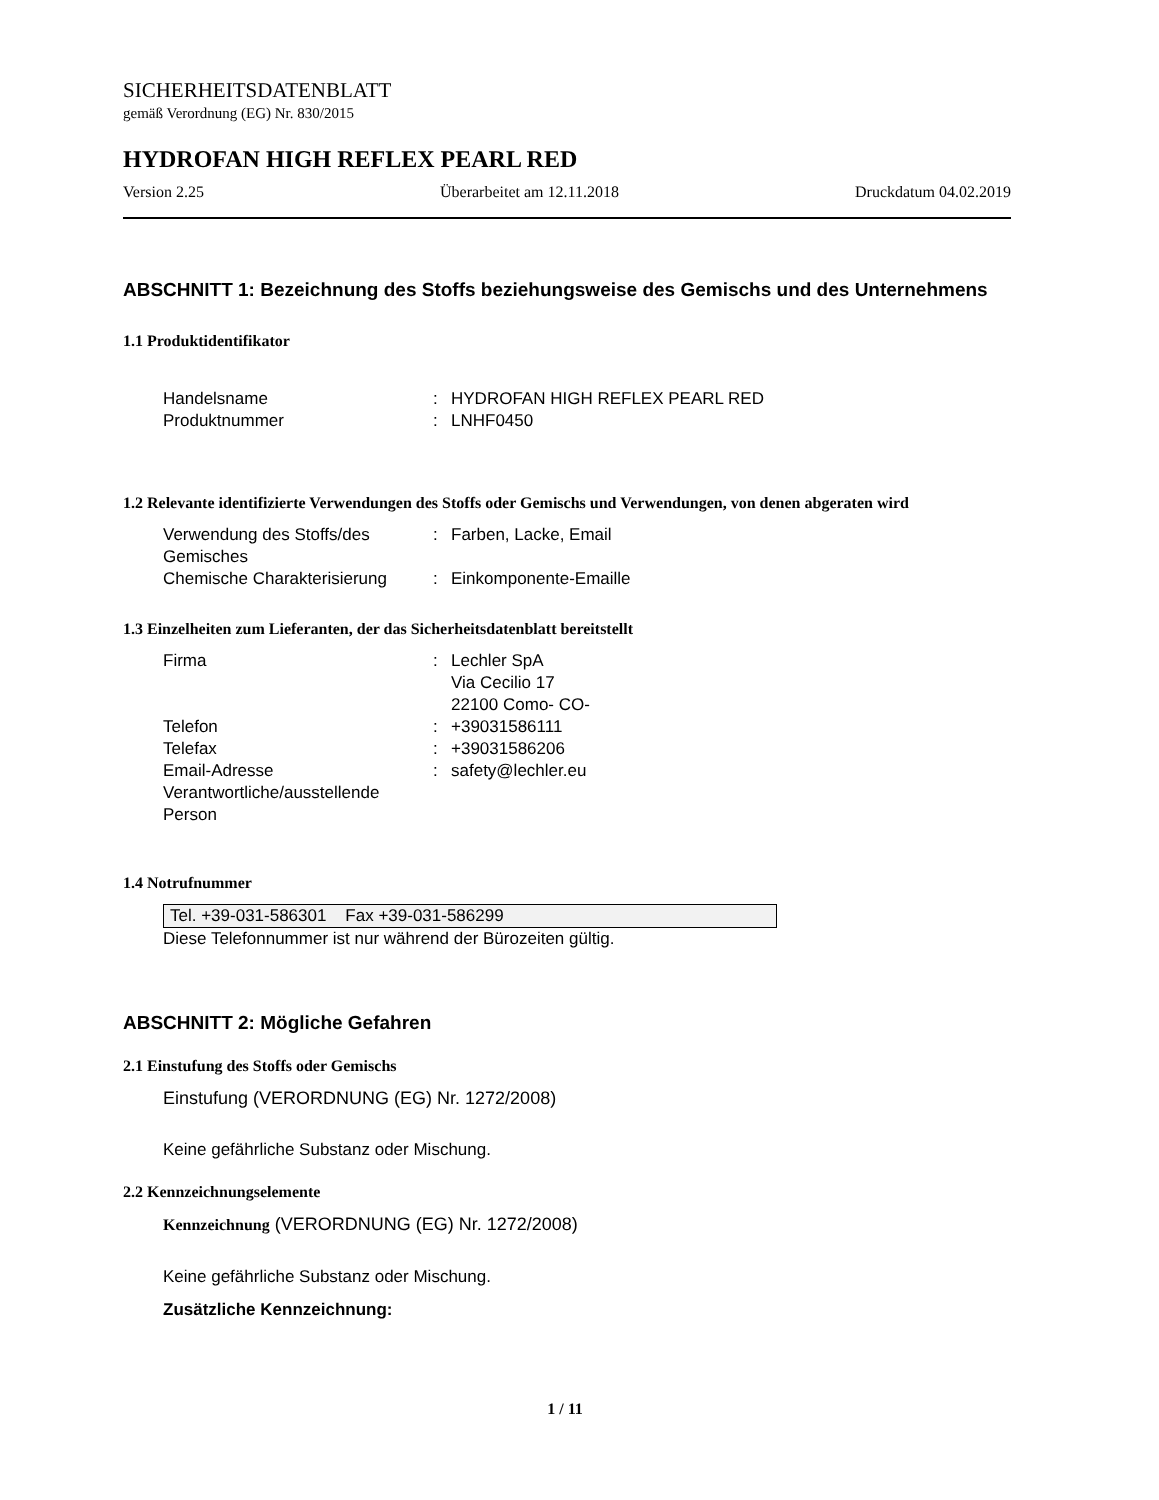SICHERHEITSDATENBLATT
gemäß Verordnung (EG) Nr. 830/2015
HYDROFAN HIGH REFLEX PEARL RED
Version 2.25 Überarbeitet am 12.11.2018 Druckdatum 04.02.2019
ABSCHNITT 1: Bezeichnung des Stoffs beziehungsweise des Gemischs und des Unternehmens
1.1 Produktidentifikator
Handelsname: HYDROFAN HIGH REFLEX PEARL RED
Produktnummer: LNHF0450
1.2 Relevante identifizierte Verwendungen des Stoffs oder Gemischs und Verwendungen, von denen abgeraten wird
Verwendung des Stoffs/des Gemisches: Farben, Lacke, Email
Chemische Charakterisierung: Einkomponente-Emaille
1.3 Einzelheiten zum Lieferanten, der das Sicherheitsdatenblatt bereitstellt
Firma: Lechler SpA
Via Cecilio 17
22100 Como- CO-
Telefon: +39031586111
Telefax: +39031586206
Email-Adresse Verantwortliche/ausstellende Person: safety@lechler.eu
1.4 Notrufnummer
Tel. +39-031-586301 Fax +39-031-586299
Diese Telefonnummer ist nur während der Bürozeiten gültig.
ABSCHNITT 2: Mögliche Gefahren
2.1 Einstufung des Stoffs oder Gemischs
Einstufung (VERORDNUNG (EG) Nr. 1272/2008)
Keine gefährliche Substanz oder Mischung.
2.2 Kennzeichnungselemente
Kennzeichnung (VERORDNUNG (EG) Nr. 1272/2008)
Keine gefährliche Substanz oder Mischung.
Zusätzliche Kennzeichnung:
1 / 11